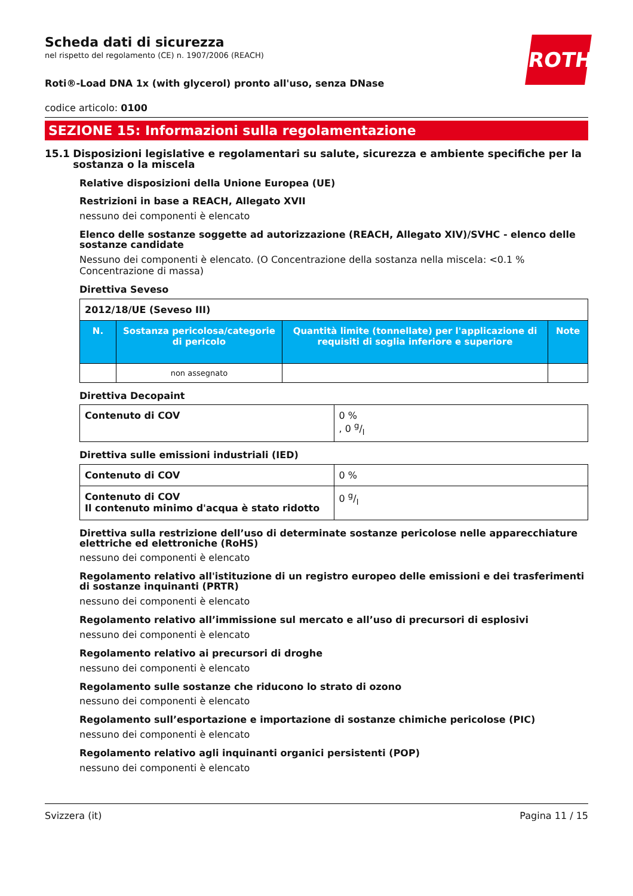ROTH
Scheda dati di sicurezza
nel rispetto del regolamento (CE) n. 1907/2006 (REACH)
Roti®-Load DNA 1x (with glycerol) pronto all'uso, senza DNase
codice articolo: 0100
SEZIONE 15: Informazioni sulla regolamentazione
15.1 Disposizioni legislative e regolamentari su salute, sicurezza e ambiente specifiche per la sostanza o la miscela
Relative disposizioni della Unione Europea (UE)
Restrizioni in base a REACH, Allegato XVII
nessuno dei componenti è elencato
Elenco delle sostanze soggette ad autorizzazione (REACH, Allegato XIV)/SVHC - elenco delle sostanze candidate
Nessuno dei componenti è elencato. (O Concentrazione della sostanza nella miscela: <0.1 % Concentrazione di massa)
Direttiva Seveso
| 2012/18/UE (Seveso III) | | | |
| N. | Sostanza pericolosa/categorie di pericolo | Quantità limite (tonnellate) per l'applicazione di requisiti di soglia inferiore e superiore | Note |
| | non assegnato | | |
Direttiva Decopaint
| Contenuto di COV | 0 % , 0 g/l |
Direttiva sulle emissioni industriali (IED)
| Contenuto di COV | 0 % |
| Contenuto di COV Il contenuto minimo d'acqua è stato ridotto | 0 g/l |
Direttiva sulla restrizione dell’uso di determinate sostanze pericolose nelle apparecchiature elettriche ed elettroniche (RoHS)
nessuno dei componenti è elencato
Regolamento relativo all'istituzione di un registro europeo delle emissioni e dei trasferimenti di sostanze inquinanti (PRTR)
nessuno dei componenti è elencato
Regolamento relativo all’immissione sul mercato e all’uso di precursori di esplosivi
nessuno dei componenti è elencato
Regolamento relativo ai precursori di droghe
nessuno dei componenti è elencato
Regolamento sulle sostanze che riducono lo strato di ozono
nessuno dei componenti è elencato
Regolamento sull’esportazione e importazione di sostanze chimiche pericolose (PIC)
nessuno dei componenti è elencato
Regolamento relativo agli inquinanti organici persistenti (POP)
nessuno dei componenti è elencato
Svizzera (it) Pagina 11 / 15